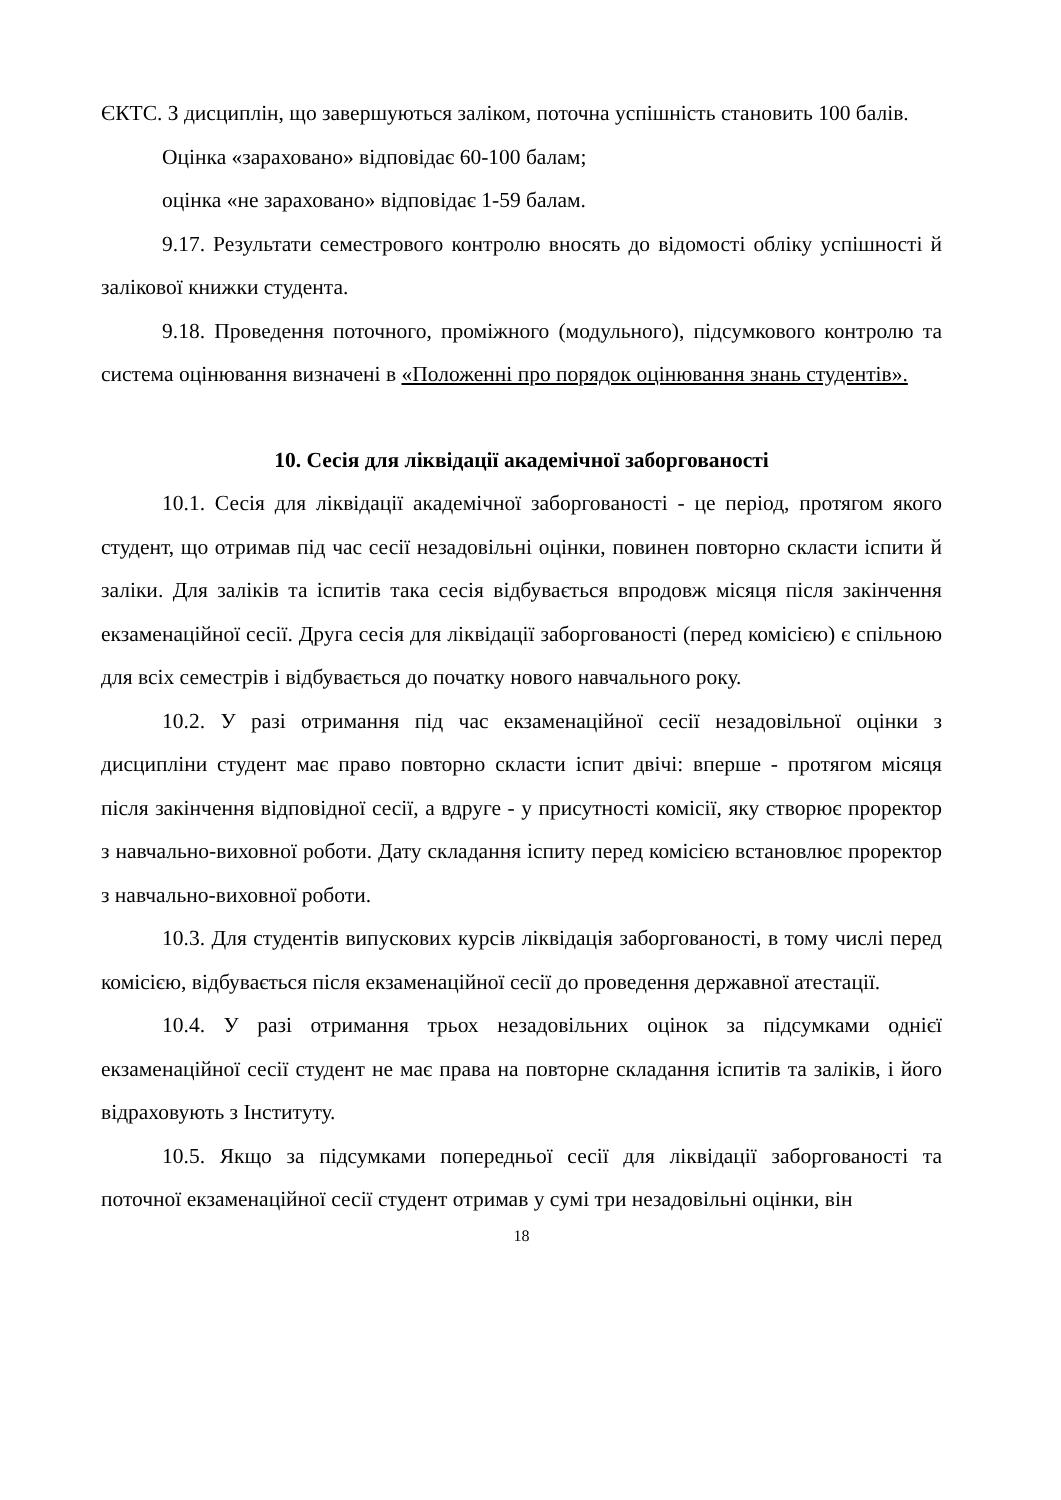ЄКТС. З дисциплін, що завершуються заліком, поточна успішність становить 100 балів.
Оцінка «зараховано» відповідає 60-100 балам;
оцінка «не зараховано» відповідає 1-59 балам.
9.17. Результати семестрового контролю вносять до відомості обліку успішності й залікової книжки студента.
9.18. Проведення поточного, проміжного (модульного), підсумкового контролю та система оцінювання визначені в «Положенні про порядок оцінювання знань студентів».
10. Сесія для ліквідації академічної заборгованості
10.1. Сесія для ліквідації академічної заборгованості - це період, протягом якого студент, що отримав під час сесії незадовільні оцінки, повинен повторно скласти іспити й заліки. Для заліків та іспитів така сесія відбувається впродовж місяця після закінчення екзаменаційної сесії. Друга сесія для ліквідації заборгованості (перед комісією) є спільною для всіх семестрів і відбувається до початку нового навчального року.
10.2. У разі отримання під час екзаменаційної сесії незадовільної оцінки з дисципліни студент має право повторно скласти іспит двічі: вперше - протягом місяця після закінчення відповідної сесії, а вдруге - у присутності комісії, яку створює проректор з навчально-виховної роботи. Дату складання іспиту перед комісією встановлює проректор з навчально-виховної роботи.
10.3. Для студентів випускових курсів ліквідація заборгованості, в тому числі перед комісією, відбувається після екзаменаційної сесії до проведення державної атестації.
10.4. У разі отримання трьох незадовільних оцінок за підсумками однієї екзаменаційної сесії студент не має права на повторне складання іспитів та заліків, і його відраховують з Інституту.
10.5. Якщо за підсумками попередньої сесії для ліквідації заборгованості та поточної екзаменаційної сесії студент отримав у сумі три незадовільні оцінки, він
18